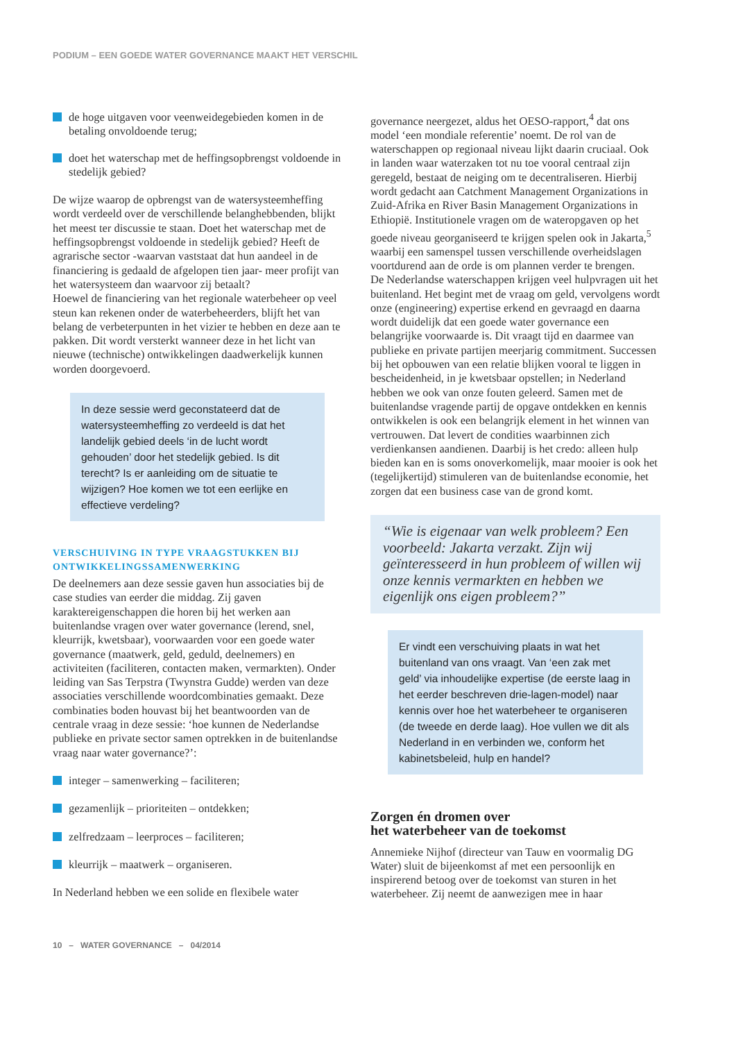PODIUM – EEN GOEDE WATER GOVERNANCE MAAKT HET VERSCHIL
de hoge uitgaven voor veenweidegebieden komen in de betaling onvoldoende terug;
doet het waterschap met de heffingsopbrengst voldoende in stedelijk gebied?
De wijze waarop de opbrengst van de watersysteemheffing wordt verdeeld over de verschillende belanghebbenden, blijkt het meest ter discussie te staan. Doet het waterschap met de heffingsopbrengst voldoende in stedelijk gebied? Heeft de agrarische sector -waarvan vaststaat dat hun aandeel in de financiering is gedaald de afgelopen tien jaar- meer profijt van het watersysteem dan waarvoor zij betaalt?
Hoewel de financiering van het regionale waterbeheer op veel steun kan rekenen onder de waterbeheerders, blijft het van belang de verbeterpunten in het vizier te hebben en deze aan te pakken. Dit wordt versterkt wanneer deze in het licht van nieuwe (technische) ontwikkelingen daadwerkelijk kunnen worden doorgevoerd.
In deze sessie werd geconstateerd dat de watersysteemheffing zo verdeeld is dat het landelijk gebied deels ‘in de lucht wordt gehouden’ door het stedelijk gebied. Is dit terecht? Is er aanleiding om de situatie te wijzigen? Hoe komen we tot een eerlijke en effectieve verdeling?
VERSCHUIVING IN TYPE VRAAGSTUKKEN BIJ ONTWIKKELINGSSAMENWERKING
De deelnemers aan deze sessie gaven hun associaties bij de case studies van eerder die middag. Zij gaven karaktereigenschappen die horen bij het werken aan buitenlandse vragen over water governance (lerend, snel, kleurrijk, kwetsbaar), voorwaarden voor een goede water governance (maatwerk, geld, geduld, deelnemers) en activiteiten (faciliteren, contacten maken, vermarkten). Onder leiding van Sas Terpstra (Twynstra Gudde) werden van deze associaties verschillende woordcombinaties gemaakt. Deze combinaties boden houvast bij het beantwoorden van de centrale vraag in deze sessie: ‘hoe kunnen de Nederlandse publieke en private sector samen optrekken in de buitenlandse vraag naar water governance?’:
integer – samenwerking – faciliteren;
gezamenlijk – prioriteiten – ontdekken;
zelfredzaam – leerproces – faciliteren;
kleurrijk – maatwerk – organiseren.
In Nederland hebben we een solide en flexibele water
governance neergezet, aldus het OESO-rapport,<sup>4</sup> dat ons model ‘een mondiale referentie’ noemt. De rol van de waterschappen op regionaal niveau lijkt daarin cruciaal. Ook in landen waar waterzaken tot nu toe vooral centraal zijn geregeld, bestaat de neiging om te decentraliseren. Hierbij wordt gedacht aan Catchment Management Organizations in Zuid-Afrika en River Basin Management Organizations in Ethiopië. Institutionele vragen om de wateropgaven op het goede niveau georganiseerd te krijgen spelen ook in Jakarta,<sup>5</sup> waarbij een samenspel tussen verschillende overheidslagen voortdurend aan de orde is om plannen verder te brengen.
De Nederlandse waterschappen krijgen veel hulpvragen uit het buitenland. Het begint met de vraag om geld, vervolgens wordt onze (engineering) expertise erkend en gevraagd en daarna wordt duidelijk dat een goede water governance een belangrijke voorwaarde is. Dit vraagt tijd en daarmee van publieke en private partijen meerjarig commitment. Successen bij het opbouwen van een relatie blijken vooral te liggen in bescheidenheid, in je kwetsbaar opstellen; in Nederland hebben we ook van onze fouten geleerd. Samen met de buitenlandse vragende partij de opgave ontdekken en kennis ontwikkelen is ook een belangrijk element in het winnen van vertrouwen. Dat levert de condities waarbinnen zich verdienkansen aandienen. Daarbij is het credo: alleen hulp bieden kan en is soms onoverkomelijk, maar mooier is ook het (tegelijkertijd) stimuleren van de buitenlandse economie, het zorgen dat een business case van de grond komt.
“Wie is eigenaar van welk probleem? Een voorbeeld: Jakarta verzakt. Zijn wij geïnteresseerd in hun probleem of willen wij onze kennis vermarkten en hebben we eigenlijk ons eigen probleem?”
Er vindt een verschuiving plaats in wat het buitenland van ons vraagt. Van ‘een zak met geld’ via inhoudelijke expertise (de eerste laag in het eerder beschreven drie-lagen-model) naar kennis over hoe het waterbeheer te organiseren (de tweede en derde laag). Hoe vullen we dit als Nederland in en verbinden we, conform het kabinetsbeleid, hulp en handel?
Zorgen én dromen over
het waterbeheer van de toekomst
Annemieke Nijhof (directeur van Tauw en voormalig DG Water) sluit de bijeenkomst af met een persoonlijk en inspirerend betoog over de toekomst van sturen in het waterbeheer. Zij neemt de aanwezigen mee in haar
10 – WATER GOVERNANCE – 04/2014